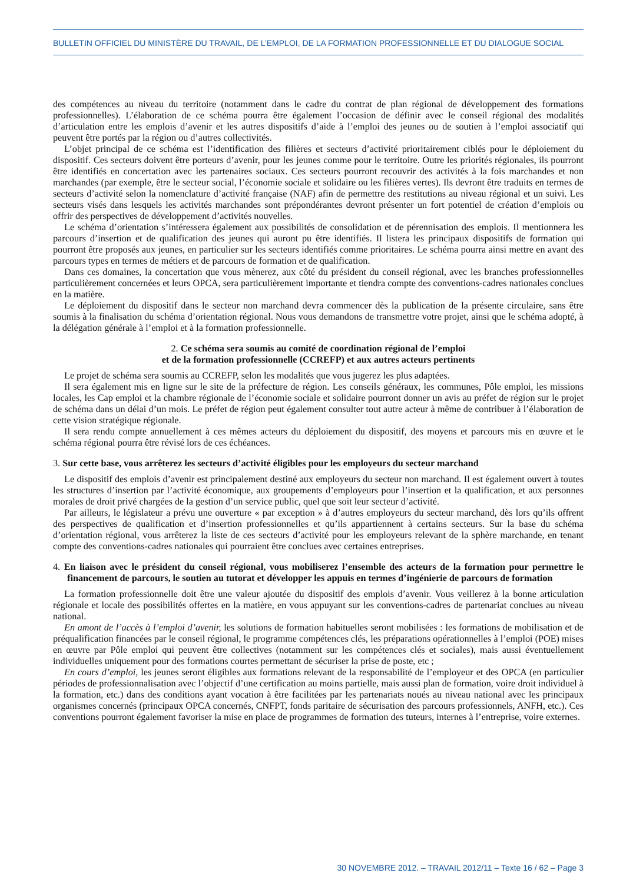BULLETIN OFFICIEL DU MINISTÈRE DU TRAVAIL, DE L’EMPLOI, DE LA FORMATION PROFESSIONNELLE ET DU DIALOGUE SOCIAL
des compétences au niveau du territoire (notamment dans le cadre du contrat de plan régional de développement des formations professionnelles). L’élaboration de ce schéma pourra être également l’occasion de définir avec le conseil régional des modalités d’articulation entre les emplois d’avenir et les autres dispositifs d’aide à l’emploi des jeunes ou de soutien à l’emploi associatif qui peuvent être portés par la région ou d’autres collectivités.
L’objet principal de ce schéma est l’identification des filières et secteurs d’activité prioritairement ciblés pour le déploiement du dispositif. Ces secteurs doivent être porteurs d’avenir, pour les jeunes comme pour le territoire. Outre les priorités régionales, ils pourront être identifiés en concertation avec les partenaires sociaux. Ces secteurs pourront recouvrir des activités à la fois marchandes et non marchandes (par exemple, être le secteur social, l’économie sociale et solidaire ou les filières vertes). Ils devront être traduits en termes de secteurs d’activité selon la nomenclature d’activité française (NAF) afin de permettre des restitutions au niveau régional et un suivi. Les secteurs visés dans lesquels les activités marchandes sont prépondérantes devront présenter un fort potentiel de création d’emplois ou offrir des perspectives de développement d’activités nouvelles.
Le schéma d’orientation s’intéressera également aux possibilités de consolidation et de pérennisation des emplois. Il mentionnera les parcours d’insertion et de qualification des jeunes qui auront pu être identifiés. Il listera les principaux dispositifs de formation qui pourront être proposés aux jeunes, en particulier sur les secteurs identifiés comme prioritaires. Le schéma pourra ainsi mettre en avant des parcours types en termes de métiers et de parcours de formation et de qualification.
Dans ces domaines, la concertation que vous mènerez, aux côté du président du conseil régional, avec les branches professionnelles particulièrement concernées et leurs OPCA, sera particulièrement importante et tiendra compte des conventions-cadres nationales conclues en la matière.
Le déploiement du dispositif dans le secteur non marchand devra commencer dès la publication de la présente circulaire, sans être soumis à la finalisation du schéma d’orientation régional. Nous vous demandons de transmettre votre projet, ainsi que le schéma adopté, à la délégation générale à l’emploi et à la formation professionnelle.
2. Ce schéma sera soumis au comité de coordination régional de l’emploi
et de la formation professionnelle (CCREFP) et aux autres acteurs pertinents
Le projet de schéma sera soumis au CCREFP, selon les modalités que vous jugerez les plus adaptées.
Il sera également mis en ligne sur le site de la préfecture de région. Les conseils généraux, les communes, Pôle emploi, les missions locales, les Cap emploi et la chambre régionale de l’économie sociale et solidaire pourront donner un avis au préfet de région sur le projet de schéma dans un délai d’un mois. Le préfet de région peut également consulter tout autre acteur à même de contribuer à l’élaboration de cette vision stratégique régionale.
Il sera rendu compte annuellement à ces mêmes acteurs du déploiement du dispositif, des moyens et parcours mis en œuvre et le schéma régional pourra être révisé lors de ces échéances.
3. Sur cette base, vous arrêterez les secteurs d’activité éligibles pour les employeurs du secteur marchand
Le dispositif des emplois d’avenir est principalement destiné aux employeurs du secteur non marchand. Il est également ouvert à toutes les structures d’insertion par l’activité économique, aux groupements d’employeurs pour l’insertion et la qualification, et aux personnes morales de droit privé chargées de la gestion d’un service public, quel que soit leur secteur d’activité.
Par ailleurs, le législateur a prévu une ouverture « par exception » à d’autres employeurs du secteur marchand, dès lors qu’ils offrent des perspectives de qualification et d’insertion professionnelles et qu’ils appartiennent à certains secteurs. Sur la base du schéma d’orientation régional, vous arrêterez la liste de ces secteurs d’activité pour les employeurs relevant de la sphère marchande, en tenant compte des conventions-cadres nationales qui pourraient être conclues avec certaines entreprises.
4. En liaison avec le président du conseil régional, vous mobiliserez l’ensemble des acteurs de la formation pour permettre le financement de parcours, le soutien au tutorat et développer les appuis en termes d’ingénierie de parcours de formation
La formation professionnelle doit être une valeur ajoutée du dispositif des emplois d’avenir. Vous veillerez à la bonne articulation régionale et locale des possibilités offertes en la matière, en vous appuyant sur les conventions-cadres de partenariat conclues au niveau national.
En amont de l’accès à l’emploi d’avenir, les solutions de formation habituelles seront mobilisées : les formations de mobilisation et de préqualification financées par le conseil régional, le programme compétences clés, les préparations opérationnelles à l’emploi (POE) mises en œuvre par Pôle emploi qui peuvent être collectives (notamment sur les compétences clés et sociales), mais aussi éventuellement individuelles uniquement pour des formations courtes permettant de sécuriser la prise de poste, etc ;
En cours d’emploi, les jeunes seront éligibles aux formations relevant de la responsabilité de l’employeur et des OPCA (en particulier périodes de professionnalisation avec l’objectif d’une certification au moins partielle, mais aussi plan de formation, voire droit individuel à la formation, etc.) dans des conditions ayant vocation à être facilitées par les partenariats noués au niveau national avec les principaux organismes concernés (principaux OPCA concernés, CNFPT, fonds paritaire de sécurisation des parcours professionnels, ANFH, etc.). Ces conventions pourront également favoriser la mise en place de programmes de formation des tuteurs, internes à l’entreprise, voire externes.
30 NOVEMBRE 2012. – TRAVAIL 2012/11 – Texte 16 / 62 – Page 3